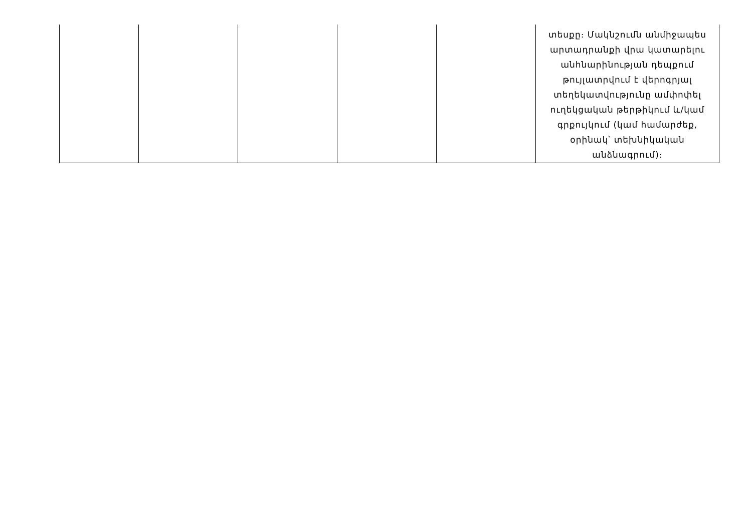| | | | | | տեսքը։ Մակնշումն անմիջապես արտադրանքի վրա կատարելու անհնարինության դեպքում թույլատրվում է վերոգրյալ տեղեկատվությունը ամփոփել ուղեկցական թերթիկում և/կամ գրքույկում (կամ համարժեք, օրինակ՝ տեխնիկական անձնագրում)։ |